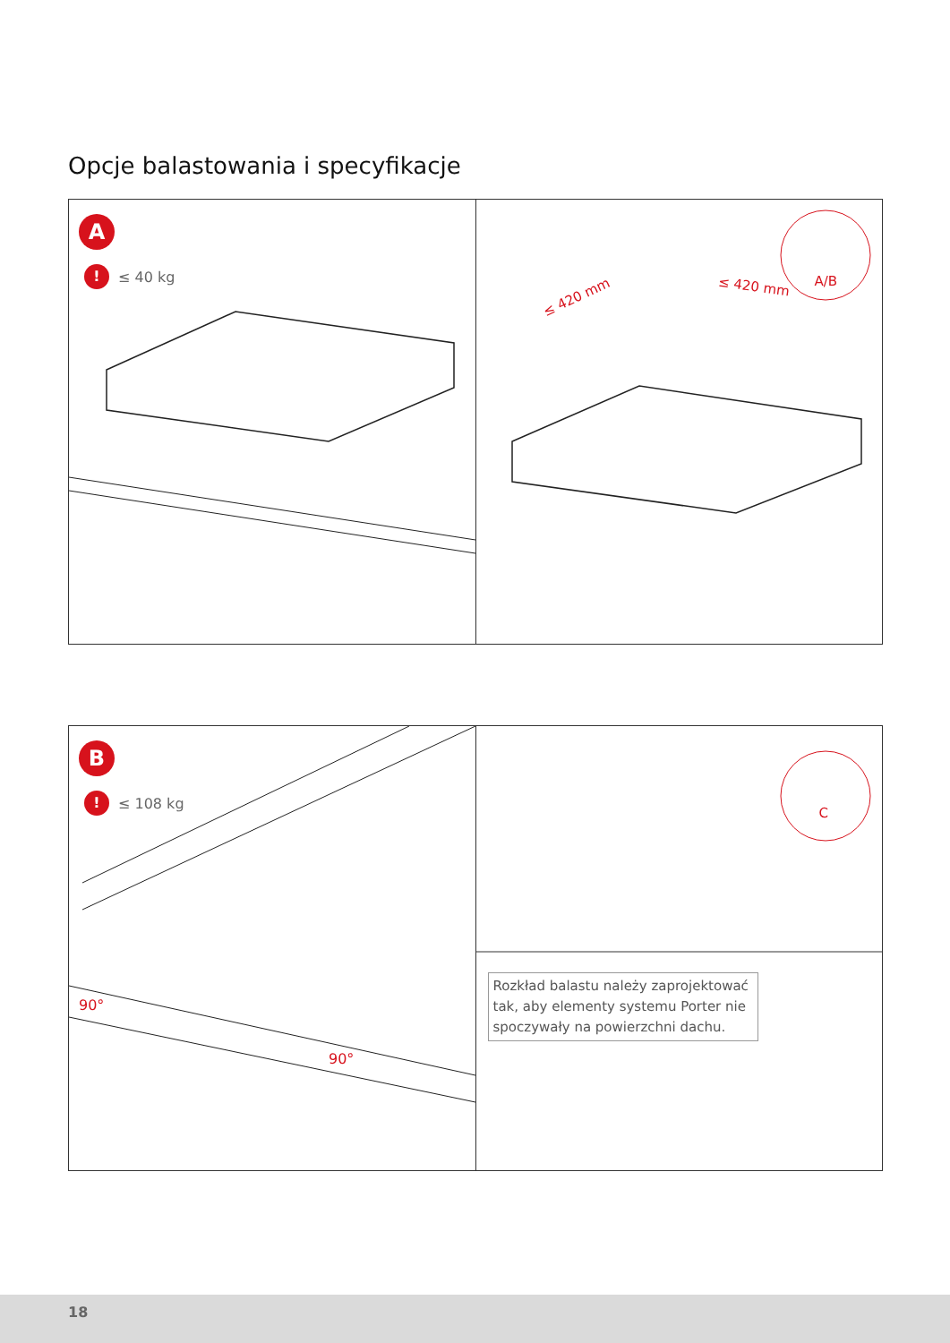Opcje balastowania i specyfikacje
A
! ≤ 40 kg
≤ 420 mm
≤ 420 mm A/B
B
! ≤ 108 kg
90°
90°
C
Rozkład balastu należy zaprojektować tak, aby elementy systemu Porter nie spoczywały na powierzchni dachu.
18